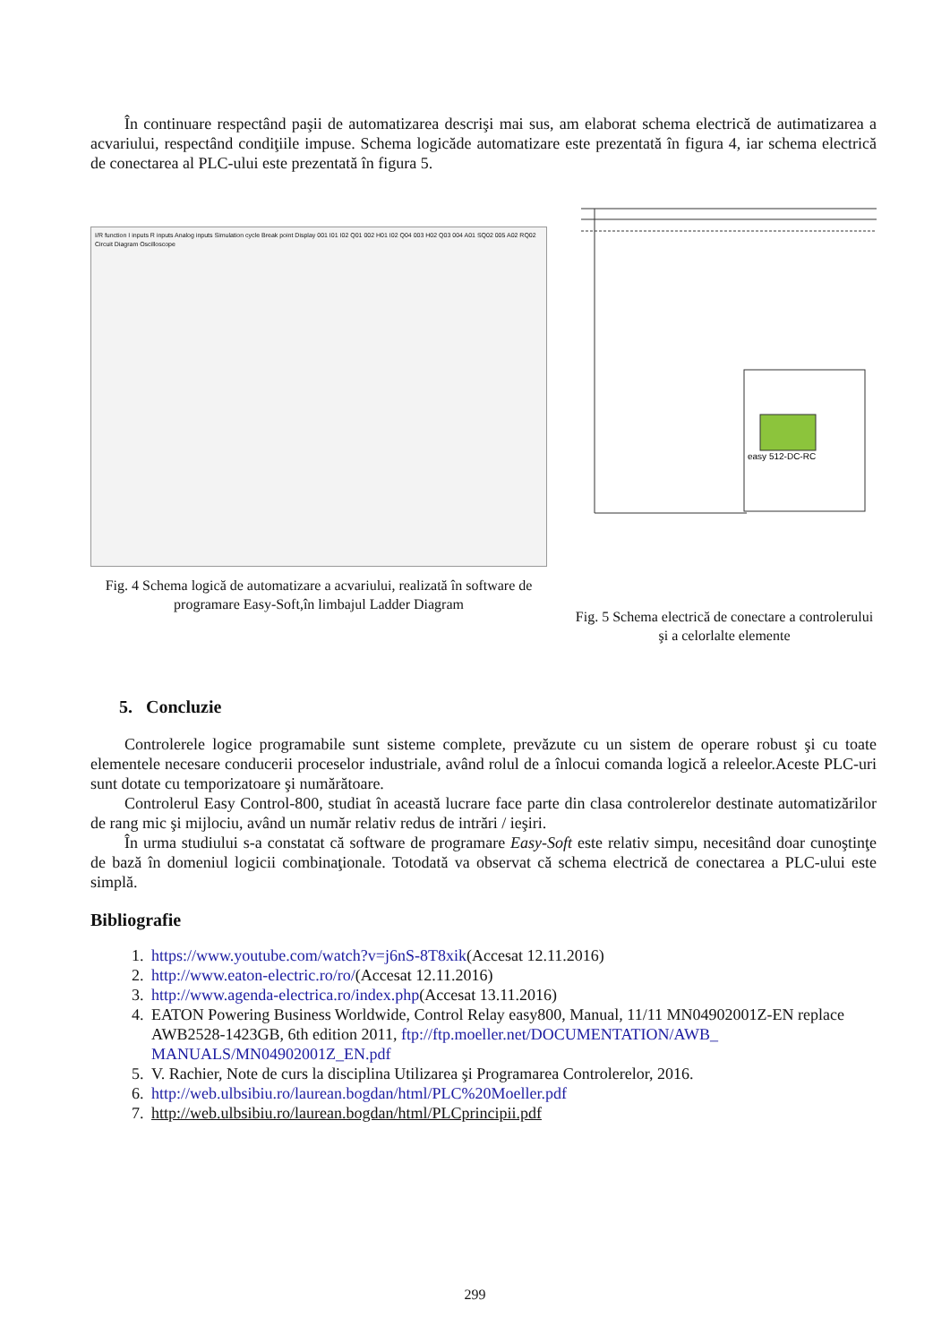În continuare respectând paşii de automatizarea descrişi mai sus, am elaborat schema electrică de autimatizarea a acvariului, respectând condiţiile impuse. Schema logicăde automatizare este prezentată în figura 4, iar schema electrică de conectarea al PLC-ului este prezentată în figura 5.
I/R function I inputs R inputs Analog inputs Simulation cycle Break point Display 001 I01 I02 Q01 002 H01 I02 Q04 003 H02 Q03 004 A01 SQ02 005 A02 RQ02 Circuit Diagram Oscilloscope
Fig. 4 Schema logică de automatizare a acvariului, realizată în software de programare Easy-Soft,în limbajul Ladder Diagram
easy 512-DC-RC
Fig. 5 Schema electrică de conectare a controlerului şi a celorlalte elemente
5. Concluzie
Controlerele logice programabile sunt sisteme complete, prevăzute cu un sistem de operare robust şi cu toate elementele necesare conducerii proceselor industriale, având rolul de a înlocui comanda logică a releelor.Aceste PLC-uri sunt dotate cu temporizatoare şi numărătoare.
Controlerul Easy Control-800, studiat în această lucrare face parte din clasa controlerelor destinate automatizărilor de rang mic şi mijlociu, având un număr relativ redus de intrări / ieşiri.
În urma studiului s-a constatat că software de programare Easy-Soft este relativ simpu, necesitând doar cunoştinţe de bază în domeniul logicii combinaţionale. Totodată va observat că schema electrică de conectarea a PLC-ului este simplă.
Bibliografie
1. https://www.youtube.com/watch?v=j6nS-8T8xik(Accesat 12.11.2016)
2. http://www.eaton-electric.ro/ro/(Accesat 12.11.2016)
3. http://www.agenda-electrica.ro/index.php(Accesat 13.11.2016)
4. EATON Powering Business Worldwide, Control Relay easy800, Manual, 11/11 MN04902001Z-EN replace AWB2528-1423GB, 6th edition 2011, ftp://ftp.moeller.net/DOCUMENTATION/AWB_ MANUALS/MN04902001Z_EN.pdf
5. V. Rachier, Note de curs la disciplina Utilizarea şi Programarea Controlerelor, 2016.
6. http://web.ulbsibiu.ro/laurean.bogdan/html/PLC%20Moeller.pdf
7. http://web.ulbsibiu.ro/laurean.bogdan/html/PLCprincipii.pdf
299